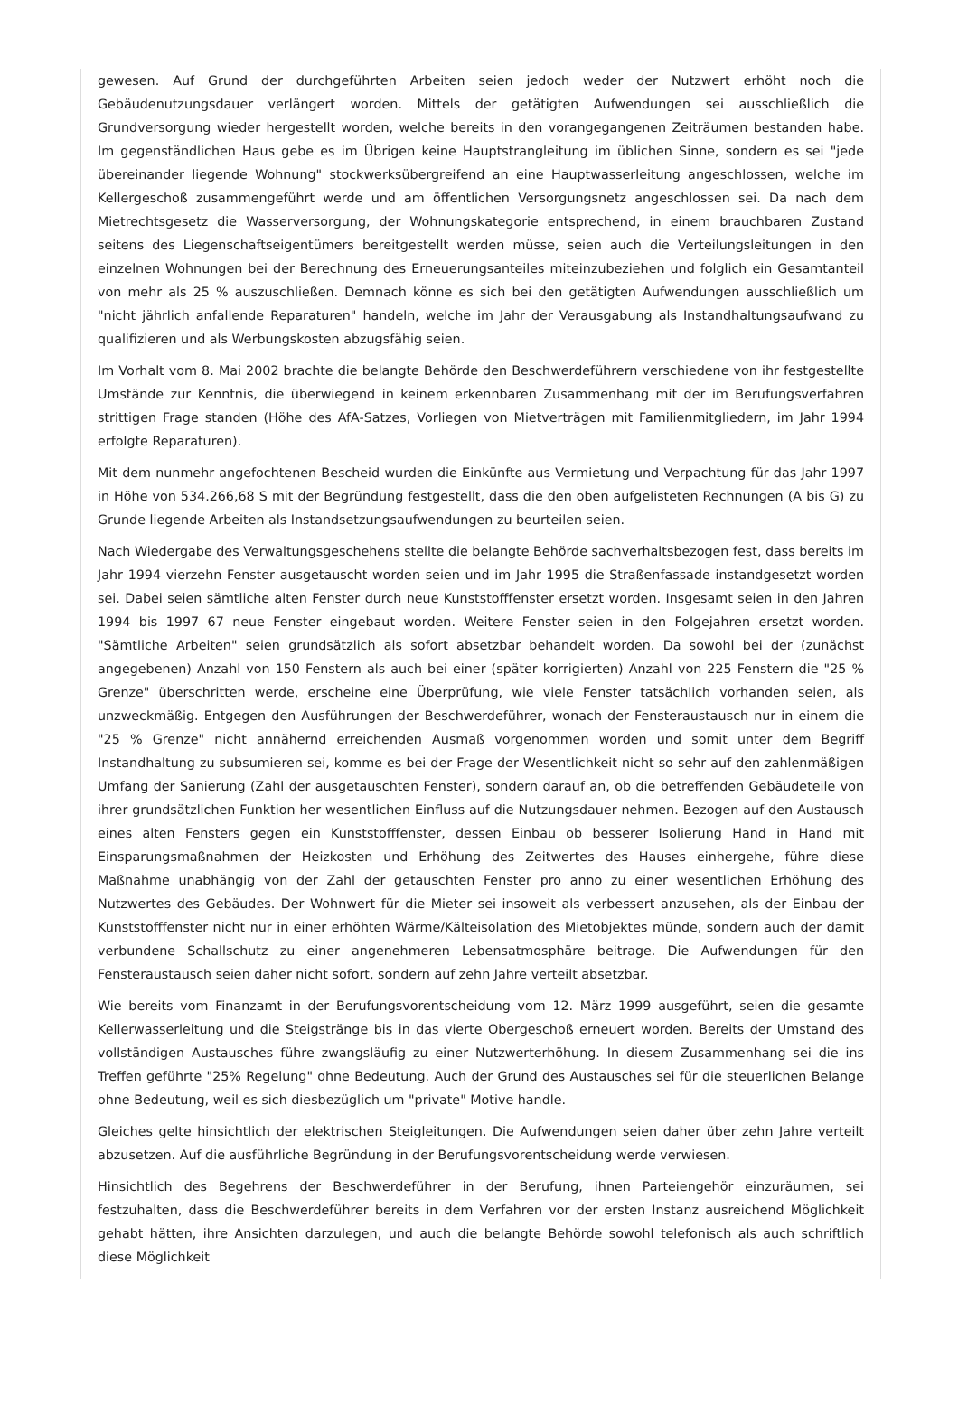gewesen. Auf Grund der durchgeführten Arbeiten seien jedoch weder der Nutzwert erhöht noch die Gebäudenutzungsdauer verlängert worden. Mittels der getätigten Aufwendungen sei ausschließlich die Grundversorgung wieder hergestellt worden, welche bereits in den vorangegangenen Zeiträumen bestanden habe. Im gegenständlichen Haus gebe es im Übrigen keine Hauptstrangleitung im üblichen Sinne, sondern es sei "jede übereinander liegende Wohnung" stockwerksübergreifend an eine Hauptwasserleitung angeschlossen, welche im Kellergeschoß zusammengeführt werde und am öffentlichen Versorgungsnetz angeschlossen sei. Da nach dem Mietrechtsgesetz die Wasserversorgung, der Wohnungskategorie entsprechend, in einem brauchbaren Zustand seitens des Liegenschaftseigentümers bereitgestellt werden müsse, seien auch die Verteilungsleitungen in den einzelnen Wohnungen bei der Berechnung des Erneuerungsanteiles miteinzubeziehen und folglich ein Gesamtanteil von mehr als 25 % auszuschließen. Demnach könne es sich bei den getätigten Aufwendungen ausschließlich um "nicht jährlich anfallende Reparaturen" handeln, welche im Jahr der Verausgabung als Instandhaltungsaufwand zu qualifizieren und als Werbungskosten abzugsfähig seien.
Im Vorhalt vom 8. Mai 2002 brachte die belangte Behörde den Beschwerdeführern verschiedene von ihr festgestellte Umstände zur Kenntnis, die überwiegend in keinem erkennbaren Zusammenhang mit der im Berufungsverfahren strittigen Frage standen (Höhe des AfA-Satzes, Vorliegen von Mietverträgen mit Familienmitgliedern, im Jahr 1994 erfolgte Reparaturen).
Mit dem nunmehr angefochtenen Bescheid wurden die Einkünfte aus Vermietung und Verpachtung für das Jahr 1997 in Höhe von 534.266,68 S mit der Begründung festgestellt, dass die den oben aufgelisteten Rechnungen (A bis G) zu Grunde liegende Arbeiten als Instandsetzungsaufwendungen zu beurteilen seien.
Nach Wiedergabe des Verwaltungsgeschehens stellte die belangte Behörde sachverhaltsbezogen fest, dass bereits im Jahr 1994 vierzehn Fenster ausgetauscht worden seien und im Jahr 1995 die Straßenfassade instandgesetzt worden sei. Dabei seien sämtliche alten Fenster durch neue Kunststofffenster ersetzt worden. Insgesamt seien in den Jahren 1994 bis 1997 67 neue Fenster eingebaut worden. Weitere Fenster seien in den Folgejahren ersetzt worden. "Sämtliche Arbeiten" seien grundsätzlich als sofort absetzbar behandelt worden. Da sowohl bei der (zunächst angegebenen) Anzahl von 150 Fenstern als auch bei einer (später korrigierten) Anzahl von 225 Fenstern die "25 % Grenze" überschritten werde, erscheine eine Überprüfung, wie viele Fenster tatsächlich vorhanden seien, als unzweckmäßig. Entgegen den Ausführungen der Beschwerdeführer, wonach der Fensteraustausch nur in einem die "25 % Grenze" nicht annähernd erreichenden Ausmaß vorgenommen worden und somit unter dem Begriff Instandhaltung zu subsumieren sei, komme es bei der Frage der Wesentlichkeit nicht so sehr auf den zahlenmäßigen Umfang der Sanierung (Zahl der ausgetauschten Fenster), sondern darauf an, ob die betreffenden Gebäudeteile von ihrer grundsätzlichen Funktion her wesentlichen Einfluss auf die Nutzungsdauer nehmen. Bezogen auf den Austausch eines alten Fensters gegen ein Kunststofffenster, dessen Einbau ob besserer Isolierung Hand in Hand mit Einsparungsmaßnahmen der Heizkosten und Erhöhung des Zeitwertes des Hauses einhergehe, führe diese Maßnahme unabhängig von der Zahl der getauschten Fenster pro anno zu einer wesentlichen Erhöhung des Nutzwertes des Gebäudes. Der Wohnwert für die Mieter sei insoweit als verbessert anzusehen, als der Einbau der Kunststofffenster nicht nur in einer erhöhten Wärme/Kälteisolation des Mietobjektes münde, sondern auch der damit verbundene Schallschutz zu einer angenehmeren Lebensatmosphäre beitrage. Die Aufwendungen für den Fensteraustausch seien daher nicht sofort, sondern auf zehn Jahre verteilt absetzbar.
Wie bereits vom Finanzamt in der Berufungsvorentscheidung vom 12. März 1999 ausgeführt, seien die gesamte Kellerwasserleitung und die Steigstränge bis in das vierte Obergeschoß erneuert worden. Bereits der Umstand des vollständigen Austausches führe zwangsläufig zu einer Nutzwerterhöhung. In diesem Zusammenhang sei die ins Treffen geführte "25% Regelung" ohne Bedeutung. Auch der Grund des Austausches sei für die steuerlichen Belange ohne Bedeutung, weil es sich diesbezüglich um "private" Motive handle.
Gleiches gelte hinsichtlich der elektrischen Steigleitungen. Die Aufwendungen seien daher über zehn Jahre verteilt abzusetzen. Auf die ausführliche Begründung in der Berufungsvorentscheidung werde verwiesen.
Hinsichtlich des Begehrens der Beschwerdeführer in der Berufung, ihnen Parteiengehör einzuräumen, sei festzuhalten, dass die Beschwerdeführer bereits in dem Verfahren vor der ersten Instanz ausreichend Möglichkeit gehabt hätten, ihre Ansichten darzulegen, und auch die belangte Behörde sowohl telefonisch als auch schriftlich diese Möglichkeit